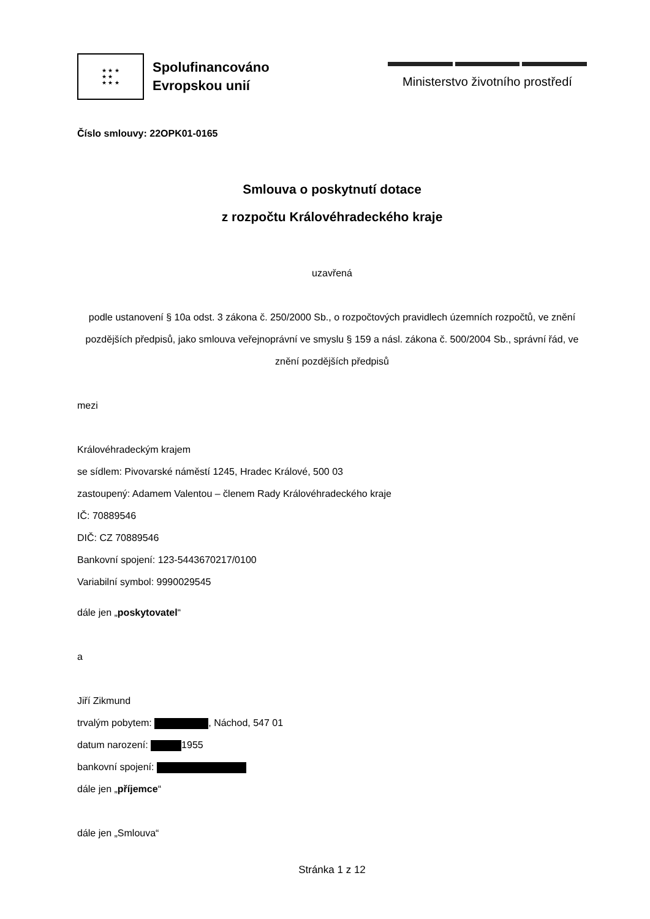★ ★ ★
★ ★
★ ★ ★
Spolufinancováno
Evropskou unií
Ministerstvo životního prostředí
Číslo smlouvy: 22OPK01-0165
Smlouva o poskytnutí dotace
z rozpočtu Královéhradeckého kraje
uzavřená
podle ustanovení § 10a odst. 3 zákona č. 250/2000 Sb., o rozpočtových pravidlech územních rozpočtů, ve znění pozdějších předpisů, jako smlouva veřejnoprávní ve smyslu § 159 a násl. zákona č. 500/2004 Sb., správní řád, ve znění pozdějších předpisů
mezi
Královéhradeckým krajem
se sídlem: Pivovarské náměstí 1245, Hradec Králové, 500 03
zastoupený: Adamem Valentou – členem Rady Královéhradeckého kraje
IČ: 70889546
DIČ: CZ 70889546
Bankovní spojení: 123-5443670217/0100
Variabilní symbol: 9990029545
dále jen „poskytovatel“
a
Jiří Zikmund
trvalým pobytem: , Náchod, 547 01
datum narození: 1955
bankovní spojení:
dále jen „příjemce“
dále jen „Smlouva“
Stránka 1 z 12